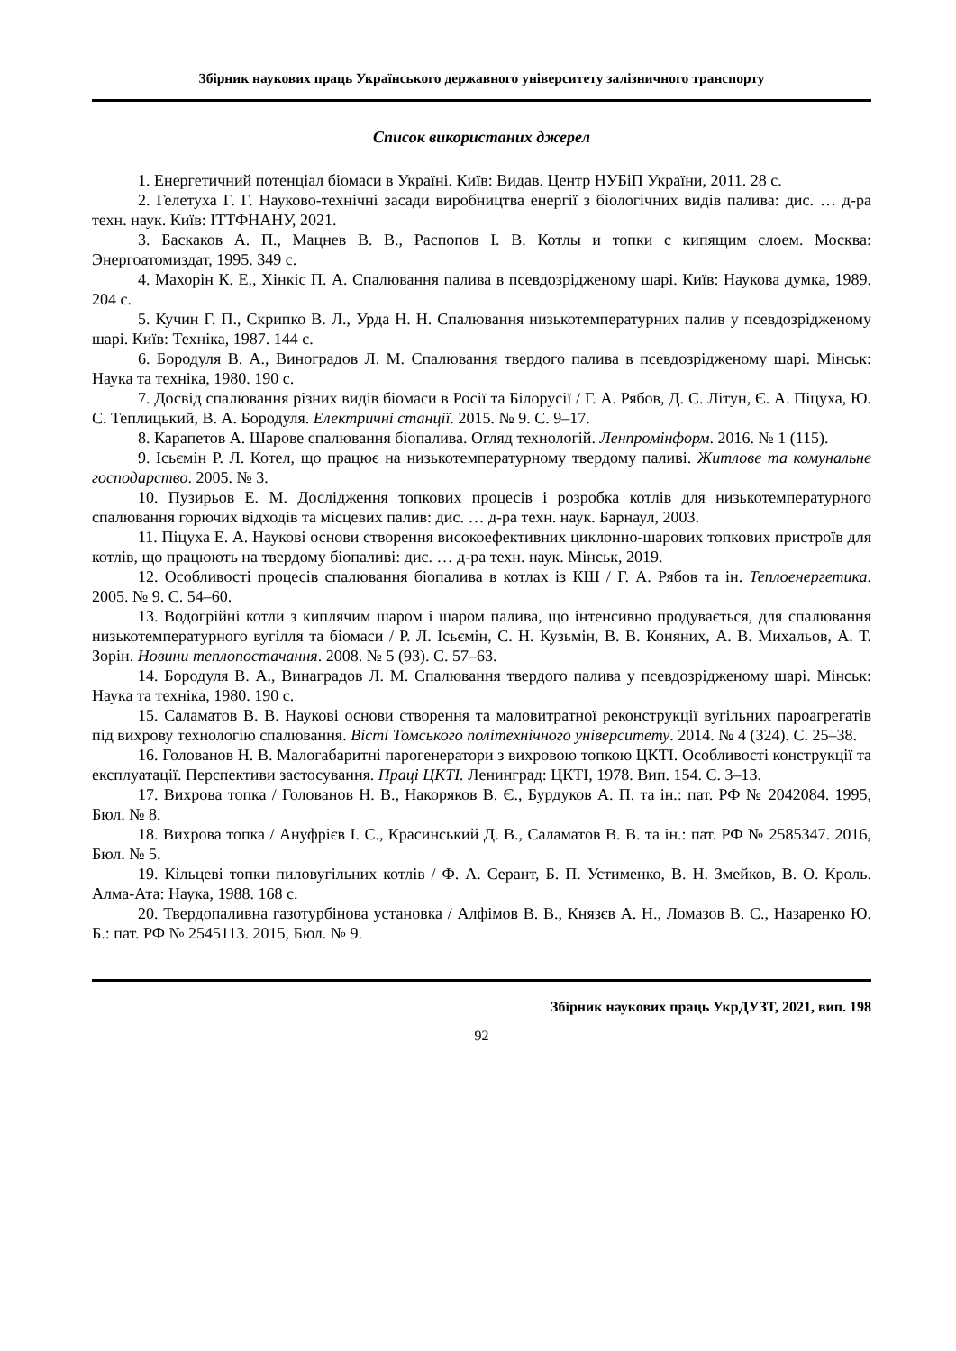Збірник наукових праць Українського державного університету залізничного транспорту
Список використаних джерел
1. Енергетичний потенціал біомаси в Україні. Київ: Видав. Центр НУБіП України, 2011. 28 с.
2. Гелетуха Г. Г. Науково-технічні засади виробництва енергії з біологічних видів палива: дис. … д-ра техн. наук. Київ: ІТТФНАНУ, 2021.
3. Баскаков А. П., Мацнев В. В., Распопов І. В. Котлы и топки с кипящим слоем. Москва: Энергоатомиздат, 1995. 349 с.
4. Махорін К. Е., Хінкіс П. А. Спалювання палива в псевдозрідженому шарі. Київ: Наукова думка, 1989. 204 с.
5. Кучин Г. П., Скрипко В. Л., Урда Н. Н. Спалювання низькотемпературних палив у псевдозрідженому шарі. Київ: Техніка, 1987. 144 с.
6. Бородуля В. А., Виноградов Л. М. Спалювання твердого палива в псевдозрідженому шарі. Мінськ: Наука та техніка, 1980. 190 с.
7. Досвід спалювання різних видів біомаси в Росії та Білорусії / Г. А. Рябов, Д. С. Літун, Є. А. Піцуха, Ю. С. Теплицький, В. А. Бородуля. Електричні станції. 2015. № 9. С. 9–17.
8. Карапетов А. Шарове спалювання біопалива. Огляд технологій. Ленпромінформ. 2016. № 1 (115).
9. Ісьємін Р. Л. Котел, що працює на низькотемпературному твердому паливі. Житлове та комунальне господарство. 2005. № 3.
10. Пузирьов Е. М. Дослідження топкових процесів і розробка котлів для низькотемпературного спалювання горючих відходів та місцевих палив: дис. … д-ра техн. наук. Барнаул, 2003.
11. Піцуха Е. А. Наукові основи створення високоефективних циклонно-шарових топкових пристроїв для котлів, що працюють на твердому біопаливі: дис. … д-ра техн. наук. Мінськ, 2019.
12. Особливості процесів спалювання біопалива в котлах із КШ / Г. А. Рябов та ін. Теплоенергетика. 2005. № 9. С. 54–60.
13. Водогрійні котли з киплячим шаром і шаром палива, що інтенсивно продувається, для спалювання низькотемпературного вугілля та біомаси / Р. Л. Ісьємін, С. Н. Кузьмін, В. В. Коняних, А. В. Михальов, А. Т. Зорін. Новини теплопостачання. 2008. № 5 (93). С. 57–63.
14. Бородуля В. А., Винаградов Л. М. Спалювання твердого палива у псевдозрідженому шарі. Мінськ: Наука та техніка, 1980. 190 с.
15. Саламатов В. В. Наукові основи створення та маловитратної реконструкції вугільних пароагрегатів під вихрову технологію спалювання. Вісті Томського політехнічного університету. 2014. № 4 (324). С. 25–38.
16. Голованов Н. В. Малогабаритні парогенератори з вихровою топкою ЦКТІ. Особливості конструкції та експлуатації. Перспективи застосування. Праці ЦКТІ. Ленинград: ЦКТІ, 1978. Вип. 154. С. 3–13.
17. Вихрова топка / Голованов Н. В., Накоряков В. Є., Бурдуков А. П. та ін.: пат. РФ № 2042084. 1995, Бюл. № 8.
18. Вихрова топка / Ануфрієв І. С., Красинський Д. В., Саламатов В. В. та ін.: пат. РФ № 2585347. 2016, Бюл. № 5.
19. Кільцеві топки пиловугільних котлів / Ф. А. Серант, Б. П. Устименко, В. Н. Змейков, В. О. Кроль. Алма-Ата: Наука, 1988. 168 с.
20. Твердопаливна газотурбінова установка / Алфімов В. В., Князєв А. Н., Ломазов В. С., Назаренко Ю. Б.: пат. РФ № 2545113. 2015, Бюл. № 9.
Збірник наукових праць УкрДУЗТ, 2021, вип. 198
92